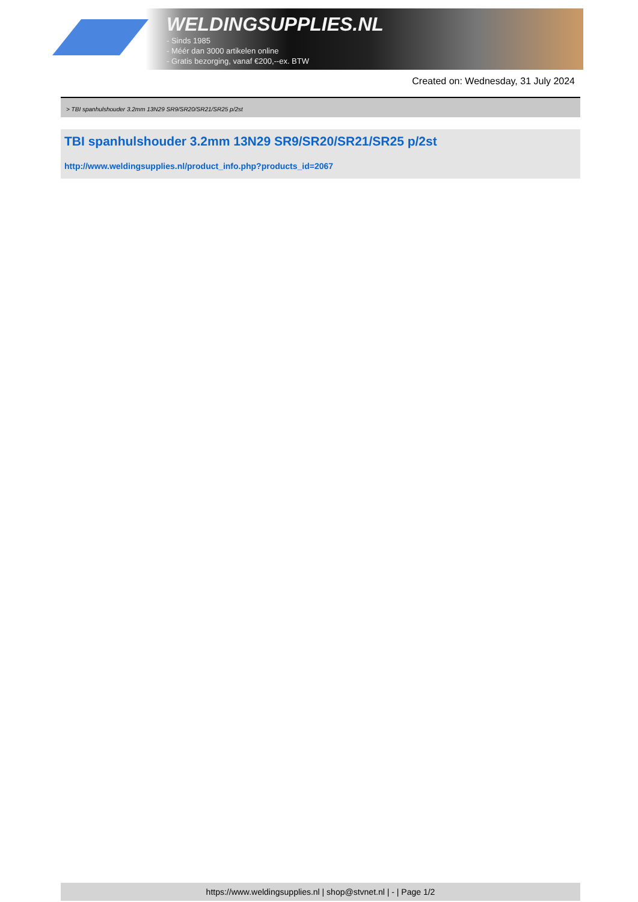WELDINGSUPPLIES.NL
- Sinds 1985
- Méér dan 3000 artikelen online
- Gratis bezorging, vanaf €200,--ex. BTW
Created on: Wednesday, 31 July 2024
> TBI spanhulshouder 3.2mm 13N29 SR9/SR20/SR21/SR25 p/2st
TBI spanhulshouder 3.2mm 13N29 SR9/SR20/SR21/SR25 p/2st
http://www.weldingsupplies.nl/product_info.php?products_id=2067
https://www.weldingsupplies.nl | shop@stvnet.nl | - | Page 1/2